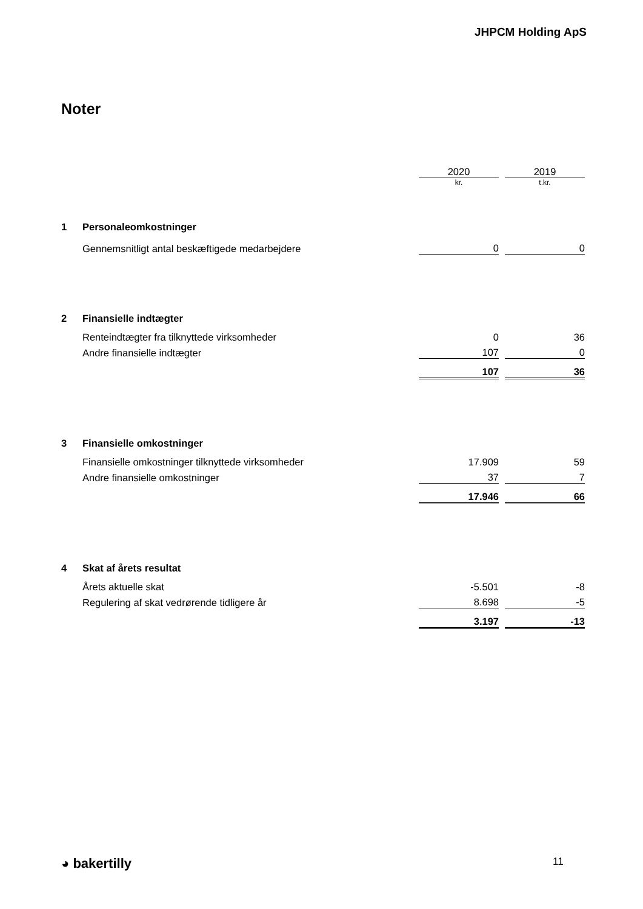JHPCM Holding ApS
Noter
| | | 2020 | | 2019 |
| | | kr. | | t.kr. |
| 1 | Personaleomkostninger | | | |
| | Gennemsnitligt antal beskæftigede medarbejdere | 0 | | 0 |
| 2 | Finansielle indtægter | | | |
| | Renteindtægter fra tilknyttede virksomheder | 0 | | 36 |
| | Andre finansielle indtægter | 107 | | 0 |
| | | 107 | | 36 |
| 3 | Finansielle omkostninger | | | |
| | Finansielle omkostninger tilknyttede virksomheder | 17.909 | | 59 |
| | Andre finansielle omkostninger | 37 | | 7 |
| | | 17.946 | | 66 |
| 4 | Skat af årets resultat | | | |
| | Årets aktuelle skat | -5.501 | | -8 |
| | Regulering af skat vedrørende tidligere år | 8.698 | | -5 |
| | | 3.197 | | -13 |
◕ bakertilly 11